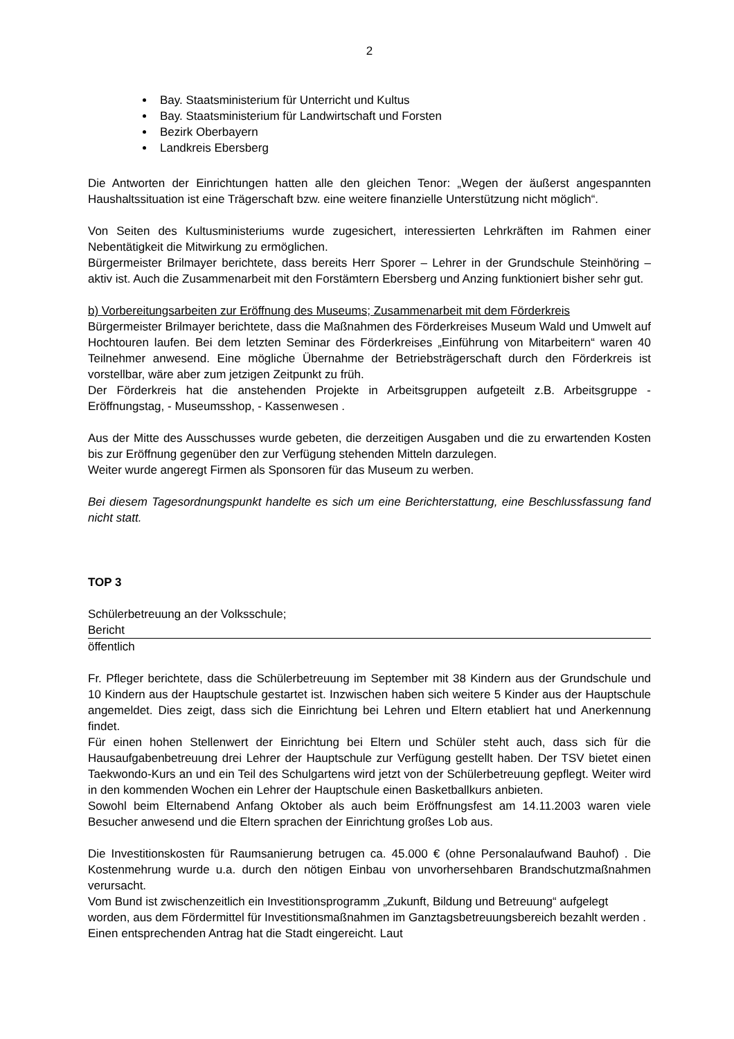2
Bay. Staatsministerium für Unterricht und Kultus
Bay. Staatsministerium für Landwirtschaft und Forsten
Bezirk Oberbayern
Landkreis Ebersberg
Die Antworten der Einrichtungen hatten alle den gleichen Tenor: „Wegen der äußerst angespannten Haushaltssituation ist eine Trägerschaft bzw. eine weitere finanzielle Unterstützung nicht möglich“.
Von Seiten des Kultusministeriums wurde zugesichert, interessierten Lehrkräften im Rahmen einer Nebentätigkeit die Mitwirkung zu ermöglichen.
Bürgermeister Brilmayer berichtete, dass bereits Herr Sporer – Lehrer in der Grundschule Steinhöring – aktiv ist. Auch die Zusammenarbeit mit den Forstämtern Ebersberg und Anzing funktioniert bisher sehr gut.
b) Vorbereitungsarbeiten zur Eröffnung des Museums; Zusammenarbeit mit dem Förderkreis
Bürgermeister Brilmayer berichtete, dass die Maßnahmen des Förderkreises Museum Wald und Umwelt auf Hochtouren laufen. Bei dem letzten Seminar des Förderkreises „Einführung von Mitarbeitern“ waren 40 Teilnehmer anwesend. Eine mögliche Übernahme der Betriebsträgerschaft durch den Förderkreis ist vorstellbar, wäre aber zum jetzigen Zeitpunkt zu früh.
Der Förderkreis hat die anstehenden Projekte in Arbeitsgruppen aufgeteilt z.B. Arbeitsgruppe - Eröffnungstag, - Museumsshop, - Kassenwesen .
Aus der Mitte des Ausschusses wurde gebeten, die derzeitigen Ausgaben und die zu erwartenden Kosten bis zur Eröffnung gegenüber den zur Verfügung stehenden Mitteln darzulegen.
Weiter wurde angeregt Firmen als Sponsoren für das Museum zu werben.
Bei diesem Tagesordnungspunkt handelte es sich um eine Berichterstattung, eine Beschlussfassung fand nicht statt.
TOP 3
Schülerbetreuung an der Volksschule;
Bericht
öffentlich
Fr. Pfleger berichtete, dass die Schülerbetreuung im September mit 38 Kindern aus der Grundschule und 10 Kindern aus der Hauptschule gestartet ist. Inzwischen haben sich weitere 5 Kinder aus der Hauptschule angemeldet. Dies zeigt, dass sich die Einrichtung bei Lehren und Eltern etabliert hat und Anerkennung findet.
Für einen hohen Stellenwert der Einrichtung bei Eltern und Schüler steht auch, dass sich für die Hausaufgabenbetreuung drei Lehrer der Hauptschule zur Verfügung gestellt haben. Der TSV bietet einen Taekwondo-Kurs an und ein Teil des Schulgartens wird jetzt von der Schülerbetreuung gepflegt. Weiter wird in den kommenden Wochen ein Lehrer der Hauptschule einen Basketballkurs anbieten.
Sowohl beim Elternabend Anfang Oktober als auch beim Eröffnungsfest am 14.11.2003 waren viele Besucher anwesend und die Eltern sprachen der Einrichtung großes Lob aus.
Die Investitionskosten für Raumsanierung betrugen ca. 45.000 € (ohne Personalaufwand Bauhof) . Die Kostenmehrung wurde u.a. durch den nötigen Einbau von unvorhersehbaren Brandschutzmaßnahmen verursacht.
Vom Bund ist zwischenzeitlich ein Investitionsprogramm „Zukunft, Bildung und Betreuung“ aufgelegt worden, aus dem Fördermittel für Investitionsmaßnahmen im Ganztagsbetreuungsbereich bezahlt werden . Einen entsprechenden Antrag hat die Stadt eingereicht. Laut